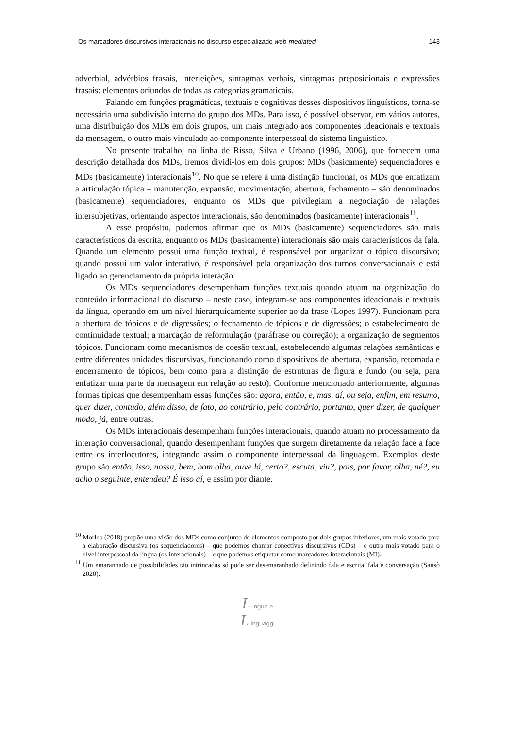Os marcadores discursivos interacionais no discurso especializado web-mediated 143
adverbial, advérbios frasais, interjeições, sintagmas verbais, sintagmas preposicionais e expressões frasais: elementos oriundos de todas as categorias gramaticais.
Falando em funções pragmáticas, textuais e cognitivas desses dispositivos linguísticos, torna-se necessária uma subdivisão interna do grupo dos MDs. Para isso, é possível observar, em vários autores, uma distribuição dos MDs em dois grupos, um mais integrado aos componentes ideacionais e textuais da mensagem, o outro mais vinculado ao componente interpessoal do sistema linguístico.
No presente trabalho, na linha de Risso, Silva e Urbano (1996, 2006), que fornecem uma descrição detalhada dos MDs, iremos dividi-los em dois grupos: MDs (basicamente) sequenciadores e MDs (basicamente) interacionais<sup>10</sup>. No que se refere à uma distinção funcional, os MDs que enfatizam a articulação tópica – manutenção, expansão, movimentação, abertura, fechamento – são denominados (basicamente) sequenciadores, enquanto os MDs que privilegiam a negociação de relações intersubjetivas, orientando aspectos interacionais, são denominados (basicamente) interacionais<sup>11</sup>.
A esse propósito, podemos afirmar que os MDs (basicamente) sequenciadores são mais característicos da escrita, enquanto os MDs (basicamente) interacionais são mais característicos da fala. Quando um elemento possui uma função textual, é responsável por organizar o tópico discursivo; quando possui um valor interativo, é responsável pela organização dos turnos conversacionais e está ligado ao gerenciamento da própria interação.
Os MDs sequenciadores desempenham funções textuais quando atuam na organização do conteúdo informacional do discurso – neste caso, integram-se aos componentes ideacionais e textuais da língua, operando em um nível hierarquicamente superior ao da frase (Lopes 1997). Funcionam para a abertura de tópicos e de digressões; o fechamento de tópicos e de digressões; o estabelecimento de continuidade textual; a marcação de reformulação (paráfrase ou correção); a organização de segmentos tópicos. Funcionam como mecanismos de coesão textual, estabelecendo algumas relações semânticas e entre diferentes unidades discursivas, funcionando como dispositivos de abertura, expansão, retomada e encerramento de tópicos, bem como para a distinção de estruturas de figura e fundo (ou seja, para enfatizar uma parte da mensagem em relação ao resto). Conforme mencionado anteriormente, algumas formas típicas que desempenham essas funções são: agora, então, e, mas, aí, ou seja, enfim, em resumo, quer dizer, contudo, além disso, de fato, ao contrário, pelo contrário, portanto, quer dizer, de qualquer modo, já, entre outras.
Os MDs interacionais desempenham funções interacionais, quando atuam no processamento da interação conversacional, quando desempenham funções que surgem diretamente da relação face a face entre os interlocutores, integrando assim o componente interpessoal da linguagem. Exemplos deste grupo são então, isso, nossa, bem, bom olha, ouve lá, certo?, escuta, viu?, pois, por favor, olha, né?, eu acho o seguinte, entendeu? É isso aí, e assim por diante.
<sup>10</sup> Morleo (2018) propõe uma visão dos MDs como conjunto de elementos composto por dois grupos inferiores, um mais votado para a elaboração discursiva (os sequenciadores) – que podemos chamar conectivos discursivos (CDs) – e outro mais votado para o nível interpessoal da língua (os interacionais) – e que podemos etiquetar como marcadores interacionais (MI).
<sup>11</sup> Um emaranhado de possibilidades tão intrincadas só pode ser desemaranhado definindo fala e escrita, fala e conversação (Sansò 2020).
L ingue e
L inguaggi